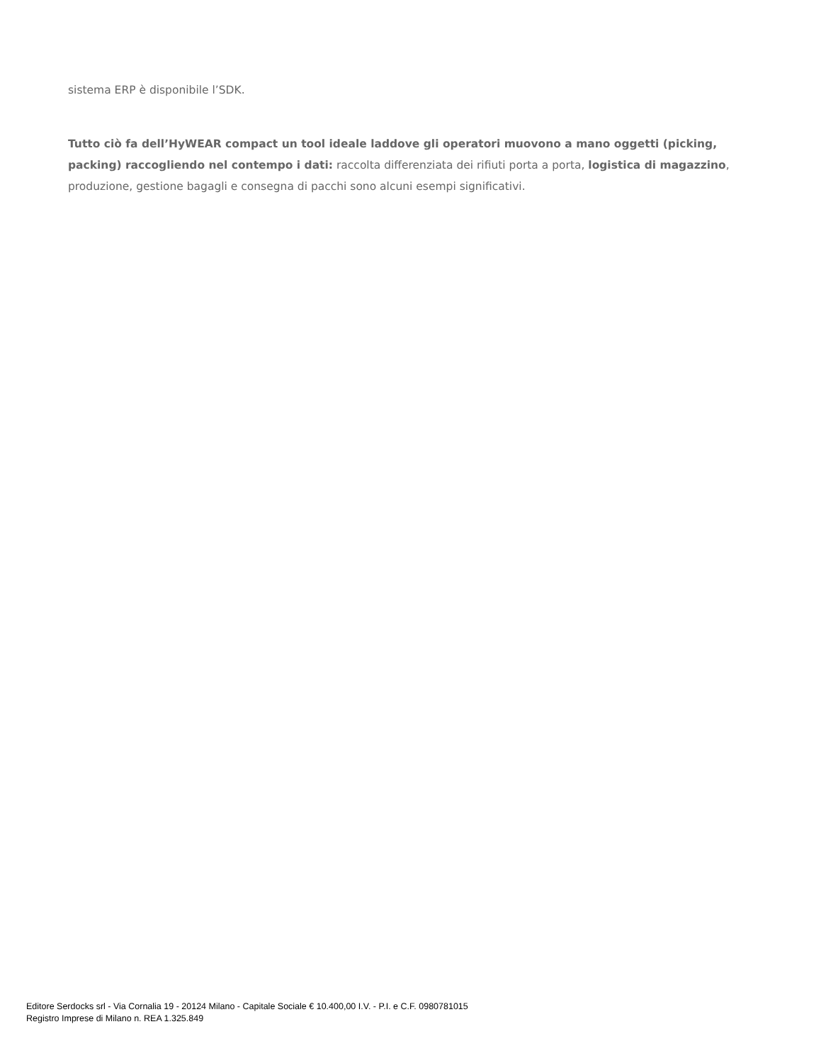sistema ERP è disponibile l’SDK.
Tutto ciò fa dell’HyWEAR compact un tool ideale laddove gli operatori muovono a mano oggetti (picking, packing) raccogliendo nel contempo i dati: raccolta differenziata dei rifiuti porta a porta, logistica di magazzino, produzione, gestione bagagli e consegna di pacchi sono alcuni esempi significativi.
Editore Serdocks srl - Via Cornalia 19 - 20124 Milano - Capitale Sociale € 10.400,00 I.V. - P.I. e C.F. 0980781015
Registro Imprese di Milano n. REA 1.325.849